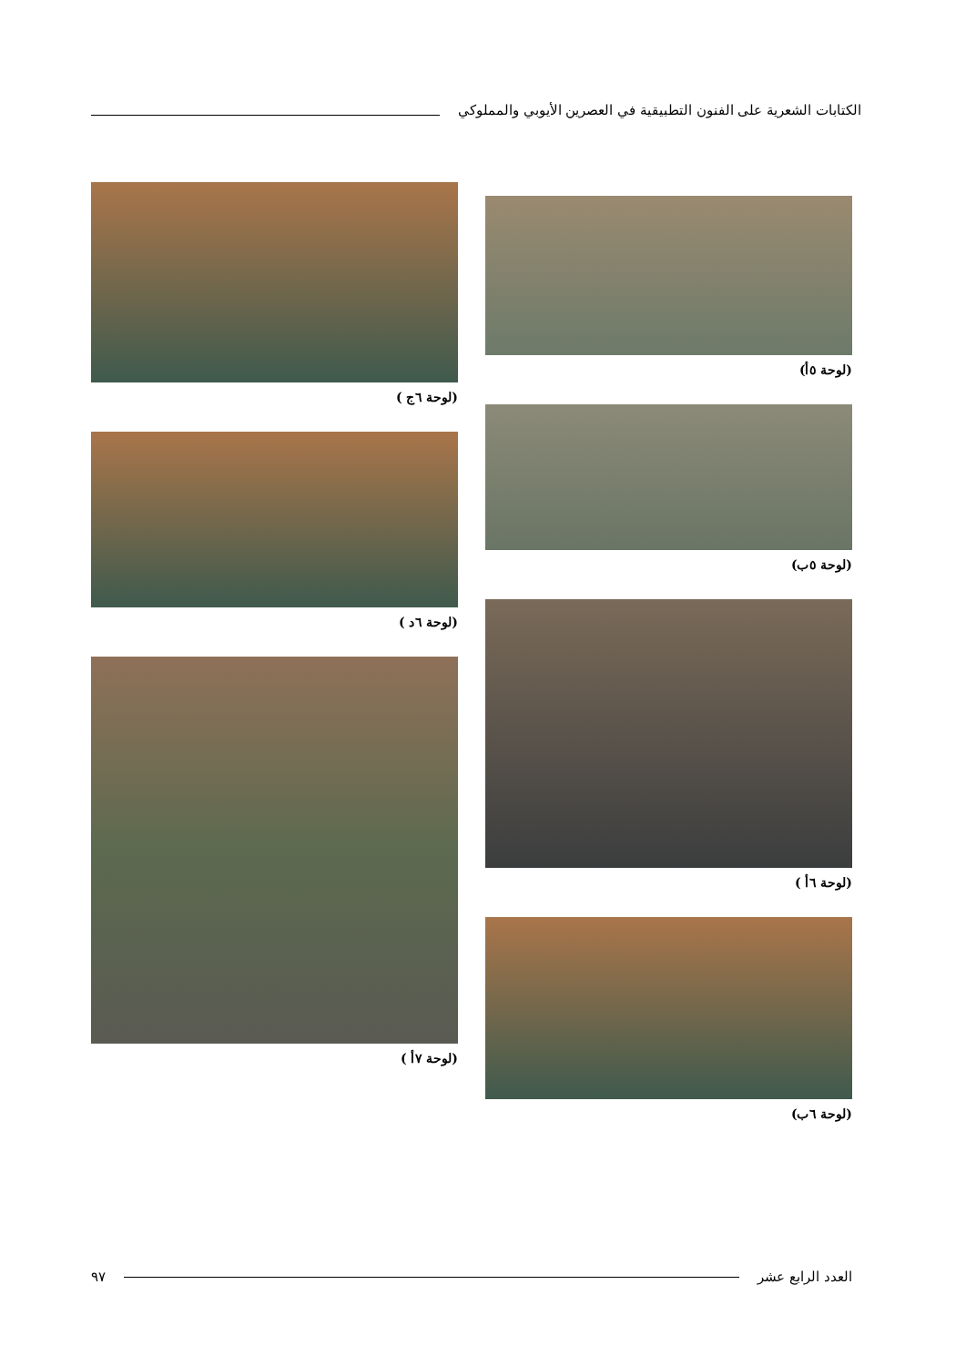الكتابات الشعرية على الفنون التطبيقية في العصرين الأيوبي والمملوكي
(لوحة ٥أ)
(لوحة ٥ب)
(لوحة ٦أ )
(لوحة ٦ب)
(لوحة ٦ج )
(لوحة ٦د )
(لوحة ٧أ )
العدد الرابع عشر ٩٧